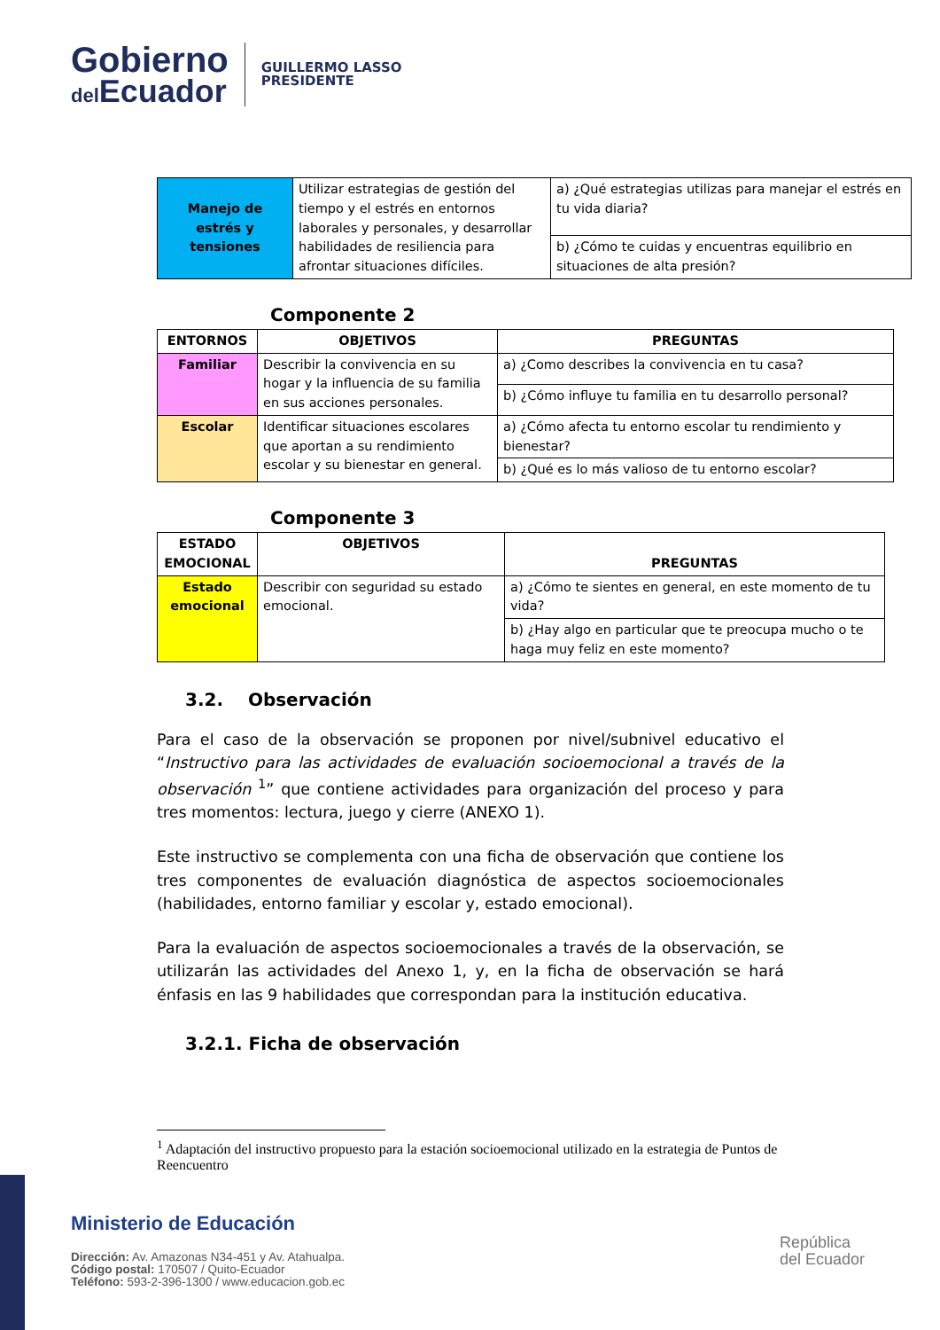Gobierno
del Ecuador
GUILLERMO LASSO
PRESIDENTE
| Manejo de estrés y tensiones | Utilizar estrategias de gestión del tiempo y el estrés en entornos laborales y personales, y desarrollar habilidades de resiliencia para afrontar situaciones difíciles. | a) ¿Qué estrategias utilizas para manejar el estrés en tu vida diaria? |
| | | b) ¿Cómo te cuidas y encuentras equilibrio en situaciones de alta presión? |
Componente 2
| ENTORNOS | OBJETIVOS | PREGUNTAS |
| --- | --- | --- |
| Familiar | Describir la convivencia en su hogar y la influencia de su familia en sus acciones personales. | a) ¿Como describes la convivencia en tu casa? |
| | | b) ¿Cómo influye tu familia en tu desarrollo personal? |
| Escolar | Identificar situaciones escolares que aportan a su rendimiento escolar y su bienestar en general. | a) ¿Cómo afecta tu entorno escolar tu rendimiento y bienestar? |
| | | b) ¿Qué es lo más valioso de tu entorno escolar? |
Componente 3
| ESTADO EMOCIONAL | OBJETIVOS | PREGUNTAS |
| --- | --- | --- |
| Estado emocional | Describir con seguridad su estado emocional. | a) ¿Cómo te sientes en general, en este momento de tu vida? |
| | | b) ¿Hay algo en particular que te preocupa mucho o te haga muy feliz en este momento? |
3.2. Observación
Para el caso de la observación se proponen por nivel/subnivel educativo el “Instructivo para las actividades de evaluación socioemocional a través de la observación <sup>1</sup>” que contiene actividades para organización del proceso y para tres momentos: lectura, juego y cierre (ANEXO 1).
Este instructivo se complementa con una ficha de observación que contiene los tres componentes de evaluación diagnóstica de aspectos socioemocionales (habilidades, entorno familiar y escolar y, estado emocional).
Para la evaluación de aspectos socioemocionales a través de la observación, se utilizarán las actividades del Anexo 1, y, en la ficha de observación se hará énfasis en las 9 habilidades que correspondan para la institución educativa.
3.2.1. Ficha de observación
<sup>1</sup> Adaptación del instructivo propuesto para la estación socioemocional utilizado en la estrategia de Puntos de Reencuentro
Ministerio de Educación
Dirección: Av. Amazonas N34-451 y Av. Atahualpa.
Código postal: 170507 / Quito-Ecuador
Teléfono: 593-2-396-1300 / www.educacion.gob.ec
República
del Ecuador